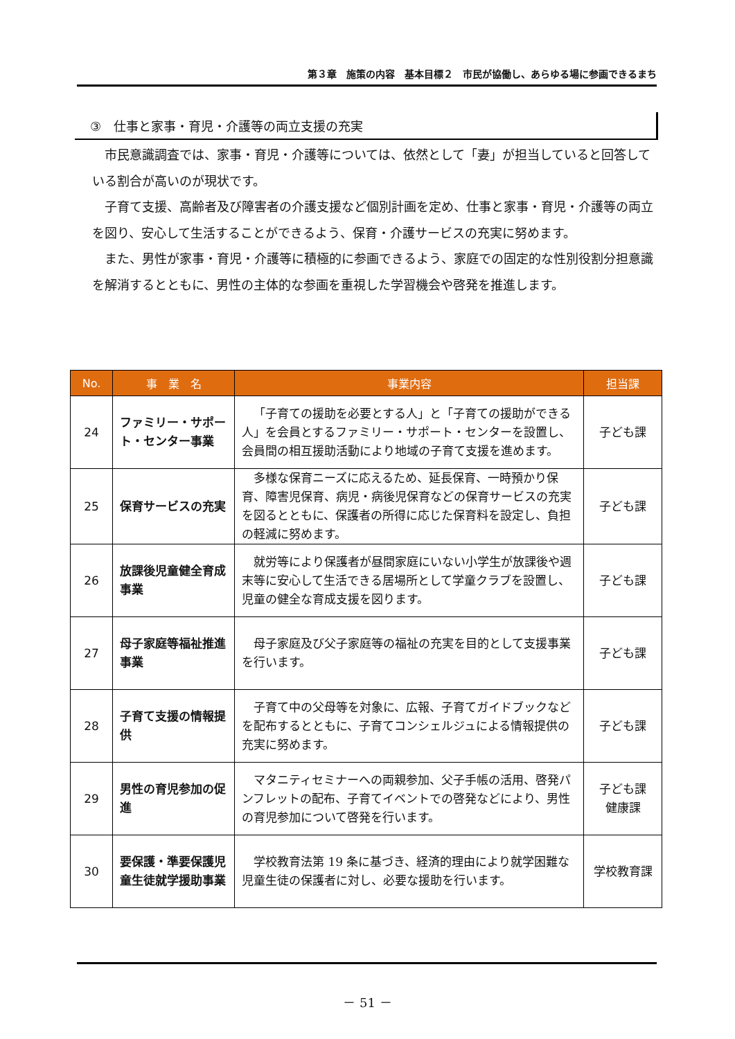第３章　施策の内容　基本目標２　市民が協働し、あらゆる場に参画できるまち
③　仕事と家事・育児・介護等の両立支援の充実
市民意識調査では、家事・育児・介護等については、依然として「妻」が担当していると回答している割合が高いのが現状です。
子育て支援、高齢者及び障害者の介護支援など個別計画を定め、仕事と家事・育児・介護等の両立を図り、安心して生活することができるよう、保育・介護サービスの充実に努めます。
また、男性が家事・育児・介護等に積極的に参画できるよう、家庭での固定的な性別役割分担意識を解消するとともに、男性の主体的な参画を重視した学習機会や啓発を推進します。
| No. | 事 業 名 | 事業内容 | 担当課 |
| --- | --- | --- | --- |
| 24 | ファミリー・サポート・センター事業 | 「子育ての援助を必要とする人」と「子育ての援助ができる人」を会員とするファミリー・サポート・センターを設置し、会員間の相互援助活動により地域の子育て支援を進めます。 | 子ども課 |
| 25 | 保育サービスの充実 | 多様な保育ニーズに応えるため、延長保育、一時預かり保育、障害児保育、病児・病後児保育などの保育サービスの充実を図るとともに、保護者の所得に応じた保育料を設定し、負担の軽減に努めます。 | 子ども課 |
| 26 | 放課後児童健全育成事業 | 就労等により保護者が昼間家庭にいない小学生が放課後や週末等に安心して生活できる居場所として学童クラブを設置し、児童の健全な育成支援を図ります。 | 子ども課 |
| 27 | 母子家庭等福祉推進事業 | 母子家庭及び父子家庭等の福祉の充実を目的として支援事業を行います。 | 子ども課 |
| 28 | 子育て支援の情報提供 | 子育て中の父母等を対象に、広報、子育てガイドブックなどを配布するとともに、子育てコンシェルジュによる情報提供の充実に努めます。 | 子ども課 |
| 29 | 男性の育児参加の促進 | マタニティセミナーへの両親参加、父子手帳の活用、啓発パンフレットの配布、子育てイベントでの啓発などにより、男性の育児参加について啓発を行います。 | 子ども課 健康課 |
| 30 | 要保護・準要保護児童生徒就学援助事業 | 学校教育法第 19 条に基づき、経済的理由により就学困難な児童生徒の保護者に対し、必要な援助を行います。 | 学校教育課 |
－ 51 －